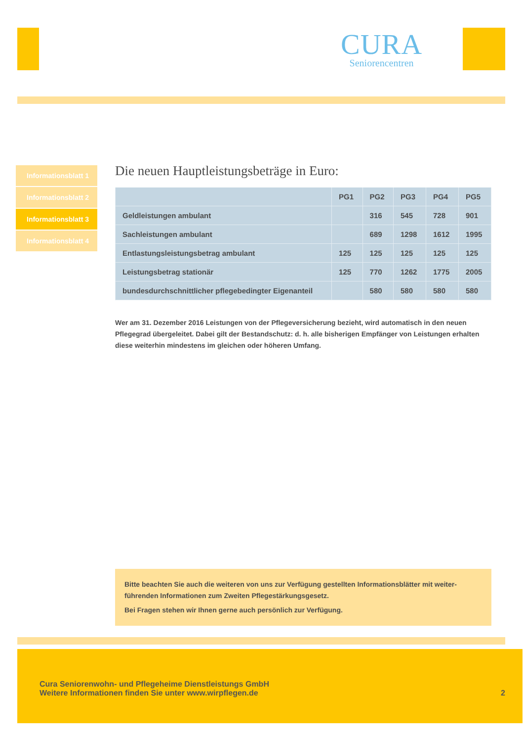CURA
Seniorencentren
Informationsblatt 1
Informationsblatt 2
Informationsblatt 3
Informationsblatt 4
Die neuen Hauptleistungsbeträge in Euro:
| | PG1 | PG2 | PG3 | PG4 | PG5 |
| --- | --- | --- | --- | --- | --- |
| Geldleistungen ambulant | | 316 | 545 | 728 | 901 |
| Sachleistungen ambulant | | 689 | 1298 | 1612 | 1995 |
| Entlastungsleistungsbetrag ambulant | 125 | 125 | 125 | 125 | 125 |
| Leistungsbetrag stationär | 125 | 770 | 1262 | 1775 | 2005 |
| bundesdurchschnittlicher pflegebedingter Eigenanteil | | 580 | 580 | 580 | 580 |
Wer am 31. Dezember 2016 Leistungen von der Pflegeversicherung bezieht, wird automatisch in den neuen Pflegegrad übergeleitet. Dabei gilt der Bestandschutz: d. h. alle bisherigen Empfänger von Leistungen erhalten diese weiterhin mindestens im gleichen oder höheren Umfang.
Bitte beachten Sie auch die weiteren von uns zur Verfügung gestellten Informationsblätter mit weiter-führenden Informationen zum Zweiten Pflegestärkungsgesetz.
Bei Fragen stehen wir Ihnen gerne auch persönlich zur Verfügung.
Cura Seniorenwohn- und Pflegeheime Dienstleistungs GmbH
Weitere Informationen finden Sie unter www.wirpflegen.de
2